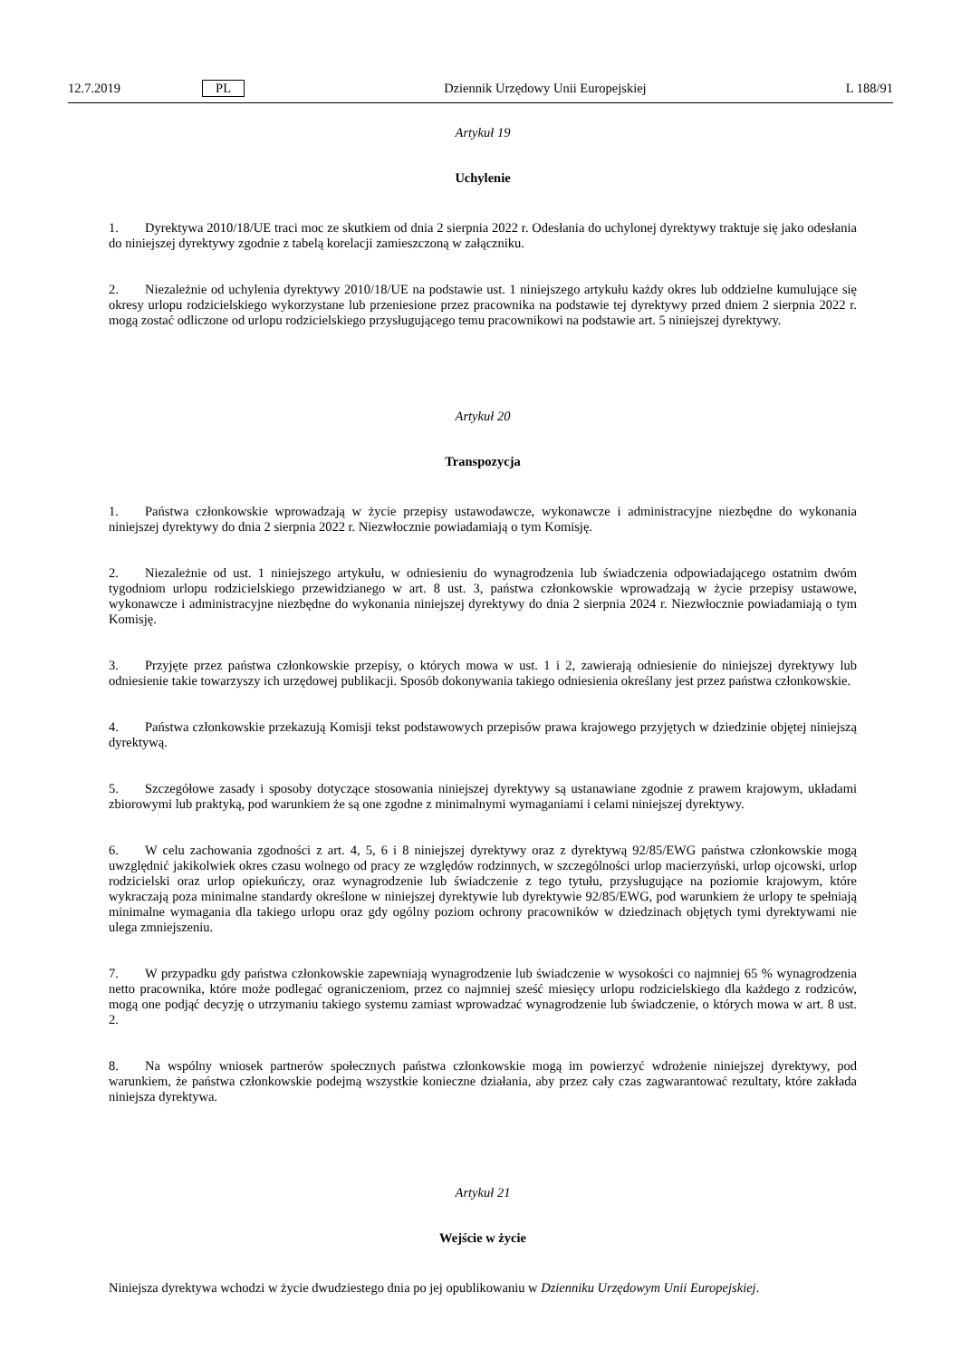12.7.2019 PL Dziennik Urzędowy Unii Europejskiej L 188/91
Artykuł 19
Uchylenie
1. Dyrektywa 2010/18/UE traci moc ze skutkiem od dnia 2 sierpnia 2022 r. Odesłania do uchylonej dyrektywy traktuje się jako odesłania do niniejszej dyrektywy zgodnie z tabelą korelacji zamieszczoną w załączniku.
2. Niezależnie od uchylenia dyrektywy 2010/18/UE na podstawie ust. 1 niniejszego artykułu każdy okres lub oddzielne kumulujące się okresy urlopu rodzicielskiego wykorzystane lub przeniesione przez pracownika na podstawie tej dyrektywy przed dniem 2 sierpnia 2022 r. mogą zostać odliczone od urlopu rodzicielskiego przysługującego temu pracownikowi na podstawie art. 5 niniejszej dyrektywy.
Artykuł 20
Transpozycja
1. Państwa członkowskie wprowadzają w życie przepisy ustawodawcze, wykonawcze i administracyjne niezbędne do wykonania niniejszej dyrektywy do dnia 2 sierpnia 2022 r. Niezwłocznie powiadamiają o tym Komisję.
2. Niezależnie od ust. 1 niniejszego artykułu, w odniesieniu do wynagrodzenia lub świadczenia odpowiadającego ostatnim dwóm tygodniom urlopu rodzicielskiego przewidzianego w art. 8 ust. 3, państwa członkowskie wprowadzają w życie przepisy ustawowe, wykonawcze i administracyjne niezbędne do wykonania niniejszej dyrektywy do dnia 2 sierpnia 2024 r. Niezwłocznie powiadamiają o tym Komisję.
3. Przyjęte przez państwa członkowskie przepisy, o których mowa w ust. 1 i 2, zawierają odniesienie do niniejszej dyrektywy lub odniesienie takie towarzyszy ich urzędowej publikacji. Sposób dokonywania takiego odniesienia określany jest przez państwa członkowskie.
4. Państwa członkowskie przekazują Komisji tekst podstawowych przepisów prawa krajowego przyjętych w dziedzinie objętej niniejszą dyrektywą.
5. Szczegółowe zasady i sposoby dotyczące stosowania niniejszej dyrektywy są ustanawiane zgodnie z prawem krajowym, układami zbiorowymi lub praktyką, pod warunkiem że są one zgodne z minimalnymi wymaganiami i celami niniejszej dyrektywy.
6. W celu zachowania zgodności z art. 4, 5, 6 i 8 niniejszej dyrektywy oraz z dyrektywą 92/85/EWG państwa członkowskie mogą uwzględnić jakikolwiek okres czasu wolnego od pracy ze względów rodzinnych, w szczególności urlop macierzyński, urlop ojcowski, urlop rodzicielski oraz urlop opiekuńczy, oraz wynagrodzenie lub świadczenie z tego tytułu, przysługujące na poziomie krajowym, które wykraczają poza minimalne standardy określone w niniejszej dyrektywie lub dyrektywie 92/85/EWG, pod warunkiem że urlopy te spełniają minimalne wymagania dla takiego urlopu oraz gdy ogólny poziom ochrony pracowników w dziedzinach objętych tymi dyrektywami nie ulega zmniejszeniu.
7. W przypadku gdy państwa członkowskie zapewniają wynagrodzenie lub świadczenie w wysokości co najmniej 65 % wynagrodzenia netto pracownika, które może podlegać ograniczeniom, przez co najmniej sześć miesięcy urlopu rodzicielskiego dla każdego z rodziców, mogą one podjąć decyzję o utrzymaniu takiego systemu zamiast wprowadzać wynagrodzenie lub świadczenie, o których mowa w art. 8 ust. 2.
8. Na wspólny wniosek partnerów społecznych państwa członkowskie mogą im powierzyć wdrożenie niniejszej dyrektywy, pod warunkiem, że państwa członkowskie podejmą wszystkie konieczne działania, aby przez cały czas zagwarantować rezultaty, które zakłada niniejsza dyrektywa.
Artykuł 21
Wejście w życie
Niniejsza dyrektywa wchodzi w życie dwudziestego dnia po jej opublikowaniu w Dzienniku Urzędowym Unii Europejskiej.